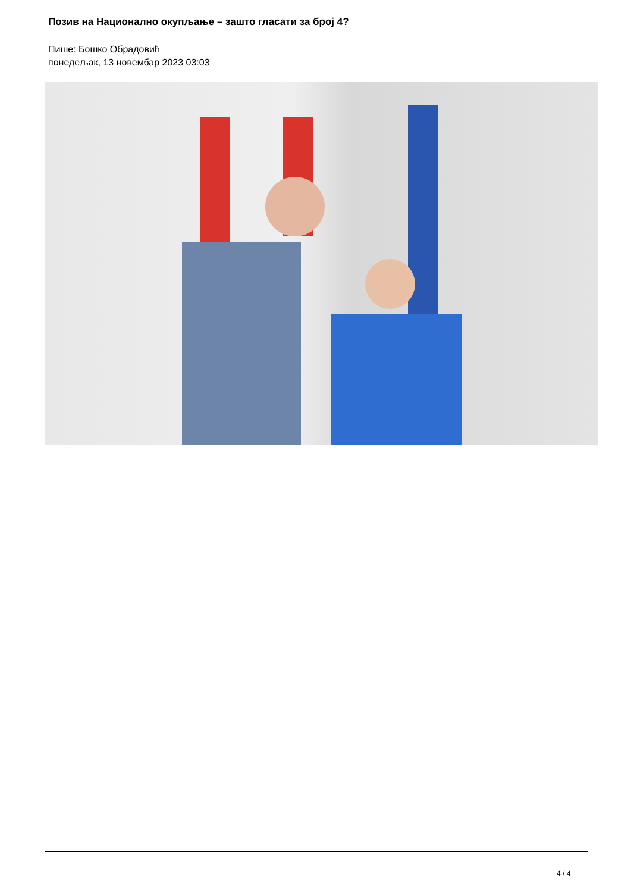Позив на Национално окупљање – зашто гласати за број 4?
Пише: Бошко Обрадовић
понедељак, 13 новембар 2023 03:03
4 / 4